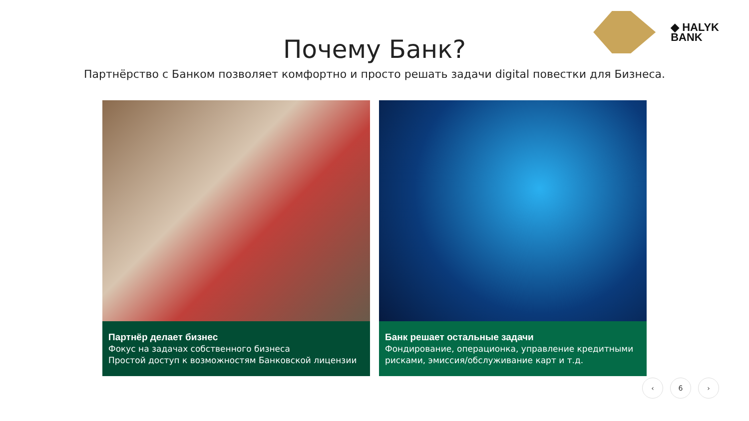◆ HALYK
BANK
Почему Банк?
Партнёрство с Банком позволяет комфортно и просто решать задачи digital повестки для Бизнеса.
Партнёр делает бизнес
Фокус на задачах собственного бизнеса
Простой доступ к возможностям Банковской лицензии
Банк решает остальные задачи
Фондирование, операционка, управление кредитными рисками, эмиссия/обслуживание карт и т.д.
‹ 6 ›